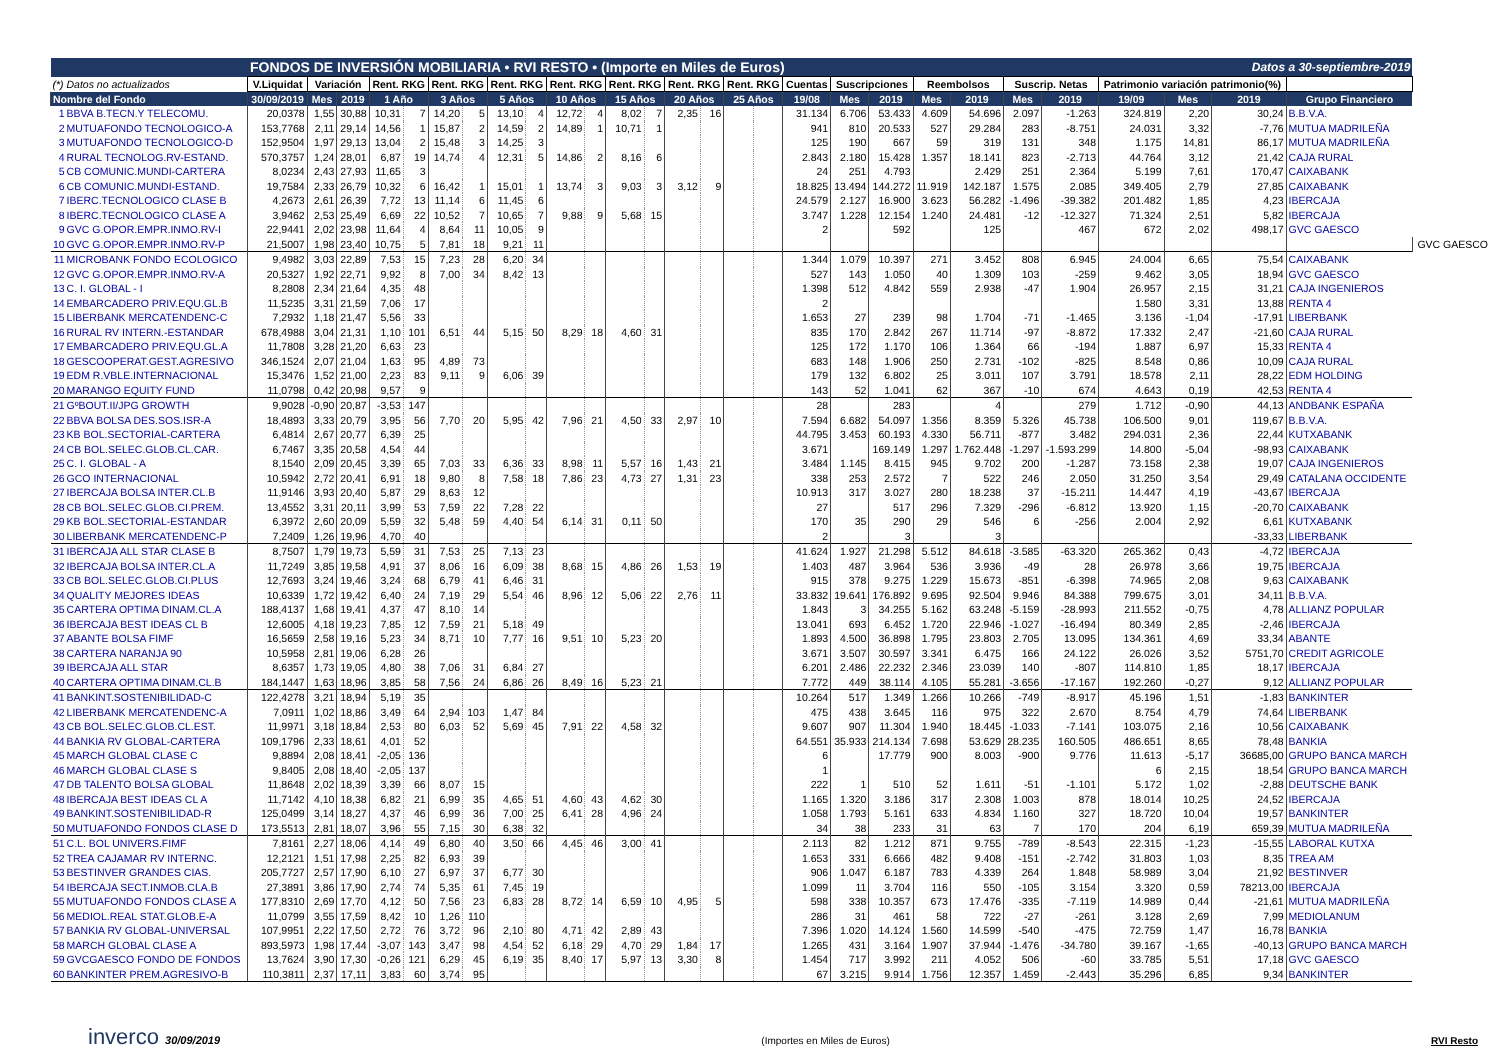| | | FONDOS DE INVERSIÓN MOBILIARIA • RVI RESTO • (Importe en Miles de Euros) | | | | | | | | | | | | | | | | | | | | | Datos a 30-septiembre-2019 | | | | | | | |
| --- | --- | --- | --- | --- | --- | --- | --- | --- | --- | --- | --- | --- | --- | --- | --- | --- | --- | --- | --- | --- | --- | --- | --- | --- | --- | --- | --- | --- | --- | --- |
| (*) Datos no actualizados | | V.Liquidat | Variación | | Rent. RKG | | Rent. RKG | | Rent. RKG | | Rent. RKG | | Rent. RKG | | Rent. RKG | | Rent. RKG | | Cuentas | Suscripciones | | Reembolsos | | Suscrip. Netas | | Patrimonio variación patrimonio(%) | | | | |
| Nombre del Fondo | | 30/09/2019 | Mes | 2019 | 1 Año | | 3 Años | | 5 Años | | 10 Años | | 15 Años | | 20 Años | | 25 Años | | 19/08 | Mes | 2019 | Mes | 2019 | Mes | 2019 | 19/09 | Mes | 2019 | Grupo Financiero | |
| 1 | BBVA B.TECN.Y TELECOMU. | 20,0378 | 1,55 | 30,88 | 10,31 | 7 | 14,20 | 5 | 13,10 | 4 | 12,72 | 4 | 8,02 | 7 | 2,35 | 16 | | | 31.134 | 6.706 | 53.433 | 4.609 | 54.696 | 2.097 | -1.263 | 324.819 | 2,20 | 30,24 | B.B.V.A. | |
| 2 | MUTUAFONDO TECNOLOGICO-A | 153,7768 | 2,11 | 29,14 | 14,56 | 1 | 15,87 | 2 | 14,59 | 2 | 14,89 | 1 | 10,71 | 1 | | | | | 941 | 810 | 20.533 | 527 | 29.284 | 283 | -8.751 | 24.031 | 3,32 | -7,76 | MUTUA MADRILEÑA | |
| 3 | MUTUAFONDO TECNOLOGICO-D | 152,9504 | 1,97 | 29,13 | 13,04 | 2 | 15,48 | 3 | 14,25 | 3 | | | | | | | | | 125 | 190 | 667 | 59 | 319 | 131 | 348 | 1.175 | 14,81 | 86,17 | MUTUA MADRILEÑA | |
| 4 | RURAL TECNOLOG.RV-ESTAND. | 570,3757 | 1,24 | 28,01 | 6,87 | 19 | 14,74 | 4 | 12,31 | 5 | 14,86 | 2 | 8,16 | 6 | | | | | 2.843 | 2.180 | 15.428 | 1.357 | 18.141 | 823 | -2.713 | 44.764 | 3,12 | 21,42 | CAJA RURAL | |
| 5 | CB COMUNIC.MUNDI-CARTERA | 8,0234 | 2,43 | 27,93 | 11,65 | 3 | | | | | | | | | | | | | 24 | 251 | 4.793 | | 2.429 | 251 | 2.364 | 5.199 | 7,61 | 170,47 | CAIXABANK | |
| 6 | CB COMUNIC.MUNDI-ESTAND. | 19,7584 | 2,33 | 26,79 | 10,32 | 6 | 16,42 | 1 | 15,01 | 1 | 13,74 | 3 | 9,03 | 3 | 3,12 | 9 | | | 18.825 | 13.494 | 144.272 | 11.919 | 142.187 | 1.575 | 2.085 | 349.405 | 2,79 | 27,85 | CAIXABANK | |
| 7 | IBERC.TECNOLOGICO CLASE B | 4,2673 | 2,61 | 26,39 | 7,72 | 13 | 11,14 | 6 | 11,45 | 6 | | | | | | | | | 24.579 | 2.127 | 16.900 | 3.623 | 56.282 | -1.496 | -39.382 | 201.482 | 1,85 | 4,23 | IBERCAJA | |
| 8 | IBERC.TECNOLOGICO CLASE A | 3,9462 | 2,53 | 25,49 | 6,69 | 22 | 10,52 | 7 | 10,65 | 7 | 9,88 | 9 | 5,68 | 15 | | | | | 3.747 | 1.228 | 12.154 | 1.240 | 24.481 | -12 | -12.327 | 71.324 | 2,51 | 5,82 | IBERCAJA | |
| 9 | GVC G.OPOR.EMPR.INMO.RV-I | 22,9441 | 2,02 | 23,98 | 11,64 | 4 | 8,64 | 11 | 10,05 | 9 | | | | | | | | | 2 | | 592 | | 125 | | 467 | 672 | 2,02 | 498,17 | GVC GAESCO | |
| 10 | GVC G.OPOR.EMPR.INMO.RV-P | 21,5007 | 1,98 | 23,40 | 10,75 | 5 | 7,81 | 18 | 9,21 | 11 | | | | | | | | | | | | | | | | | | | | GVC GAESCO |
| 11 | MICROBANK FONDO ECOLOGICO | 9,4982 | 3,03 | 22,89 | 7,53 | 15 | 7,23 | 28 | 6,20 | 34 | | | | | | | | | 1.344 | 1.079 | 10.397 | 271 | 3.452 | 808 | 6.945 | 24.004 | 6,65 | 75,54 | CAIXABANK | |
| 12 | GVC G.OPOR.EMPR.INMO.RV-A | 20,5327 | 1,92 | 22,71 | 9,92 | 8 | 7,00 | 34 | 8,42 | 13 | | | | | | | | | 527 | 143 | 1.050 | 40 | 1.309 | 103 | -259 | 9.462 | 3,05 | 18,94 | GVC GAESCO | |
| 13 | C. I. GLOBAL - I | 8,2808 | 2,34 | 21,64 | 4,35 | 48 | | | | | | | | | | | | | 1.398 | 512 | 4.842 | 559 | 2.938 | -47 | 1.904 | 26.957 | 2,15 | 31,21 | CAJA INGENIEROS | |
| 14 | EMBARCADERO PRIV.EQU.GL.B | 11,5235 | 3,31 | 21,59 | 7,06 | 17 | | | | | | | | | | | | | 2 | | | | | | | 1.580 | 3,31 | 13,88 | RENTA 4 | |
| 15 | LIBERBANK MERCATENDENC-C | 7,2932 | 1,18 | 21,47 | 5,56 | 33 | | | | | | | | | | | | | 1.653 | 27 | 239 | 98 | 1.704 | -71 | -1.465 | 3.136 | -1,04 | -17,91 | LIBERBANK | |
| 16 | RURAL RV INTERN.-ESTANDAR | 678,4988 | 3,04 | 21,31 | 1,10 | 101 | 6,51 | 44 | 5,15 | 50 | 8,29 | 18 | 4,60 | 31 | | | | | 835 | 170 | 2.842 | 267 | 11.714 | -97 | -8.872 | 17.332 | 2,47 | -21,60 | CAJA RURAL | |
| 17 | EMBARCADERO PRIV.EQU.GL.A | 11,7808 | 3,28 | 21,20 | 6,63 | 23 | | | | | | | | | | | | | 125 | 172 | 1.170 | 106 | 1.364 | 66 | -194 | 1.887 | 6,97 | 15,33 | RENTA 4 | |
| 18 | GESCOOPERAT.GEST.AGRESIVO | 346,1524 | 2,07 | 21,04 | 1,63 | 95 | 4,89 | 73 | | | | | | | | | | | 683 | 148 | 1.906 | 250 | 2.731 | -102 | -825 | 8.548 | 0,86 | 10,09 | CAJA RURAL | |
| 19 | EDM R.VBLE.INTERNACIONAL | 15,3476 | 1,52 | 21,00 | 2,23 | 83 | 9,11 | 9 | 6,06 | 39 | | | | | | | | | 179 | 132 | 6.802 | 25 | 3.011 | 107 | 3.791 | 18.578 | 2,11 | 28,22 | EDM HOLDING | |
| 20 | MARANGO EQUITY FUND | 11,0798 | 0,42 | 20,98 | 9,57 | 9 | | | | | | | | | | | | | 143 | 52 | 1.041 | 62 | 367 | -10 | 674 | 4.643 | 0,19 | 42,53 | RENTA 4 | |
| 21 | GºBOUT.II/JPG GROWTH | 9,9028 | -0,90 | 20,87 | -3,53 | 147 | | | | | | | | | | | | | 28 | | 283 | | 4 | | 279 | 1.712 | -0,90 | 44,13 | ANDBANK ESPAÑA | |
| 22 | BBVA BOLSA DES.SOS.ISR-A | 18,4893 | 3,33 | 20,79 | 3,95 | 56 | 7,70 | 20 | 5,95 | 42 | 7,96 | 21 | 4,50 | 33 | 2,97 | 10 | | | 7.594 | 6.682 | 54.097 | 1.356 | 8.359 | 5.326 | 45.738 | 106.500 | 9,01 | 119,67 | B.B.V.A. | |
| 23 | KB BOL.SECTORIAL-CARTERA | 6,4814 | 2,67 | 20,77 | 6,39 | 25 | | | | | | | | | | | | | 44.795 | 3.453 | 60.193 | 4.330 | 56.711 | -877 | 3.482 | 294.031 | 2,36 | 22,44 | KUTXABANK | |
| 24 | CB BOL.SELEC.GLOB.CL.CAR. | 6,7467 | 3,35 | 20,58 | 4,54 | 44 | | | | | | | | | | | | | 3.671 | | 169.149 | 1.297 | 1.762.448 | -1.297 | -1.593.299 | 14.800 | -5,04 | -98,93 | CAIXABANK | |
| 25 | C. I. GLOBAL - A | 8,1540 | 2,09 | 20,45 | 3,39 | 65 | 7,03 | 33 | 6,36 | 33 | 8,98 | 11 | 5,57 | 16 | 1,43 | 21 | | | 3.484 | 1.145 | 8.415 | 945 | 9.702 | 200 | -1.287 | 73.158 | 2,38 | 19,07 | CAJA INGENIEROS | |
| 26 | GCO INTERNACIONAL | 10,5942 | 2,72 | 20,41 | 6,91 | 18 | 9,80 | 8 | 7,58 | 18 | 7,86 | 23 | 4,73 | 27 | 1,31 | 23 | | | 338 | 253 | 2.572 | 7 | 522 | 246 | 2.050 | 31.250 | 3,54 | 29,49 | CATALANA OCCIDENTE | |
| 27 | IBERCAJA BOLSA INTER.CL.B | 11,9146 | 3,93 | 20,40 | 5,87 | 29 | 8,63 | 12 | | | | | | | | | | | 10.913 | 317 | 3.027 | 280 | 18.238 | 37 | -15.211 | 14.447 | 4,19 | -43,67 | IBERCAJA | |
| 28 | CB BOL.SELEC.GLOB.CI.PREM. | 13,4552 | 3,31 | 20,11 | 3,99 | 53 | 7,59 | 22 | 7,28 | 22 | | | | | | | | | 27 | | 517 | 296 | 7.329 | -296 | -6.812 | 13.920 | 1,15 | -20,70 | CAIXABANK | |
| 29 | KB BOL.SECTORIAL-ESTANDAR | 6,3972 | 2,60 | 20,09 | 5,59 | 32 | 5,48 | 59 | 4,40 | 54 | 6,14 | 31 | 0,11 | 50 | | | | | 170 | 35 | 290 | 29 | 546 | 6 | -256 | 2.004 | 2,92 | 6,61 | KUTXABANK | |
| 30 | LIBERBANK MERCATENDENC-P | 7,2409 | 1,26 | 19,96 | 4,70 | 40 | | | | | | | | | | | | | 2 | | 3 | | 3 | | | | | -33,33 | LIBERBANK | |
| 31 | IBERCAJA ALL STAR CLASE B | 8,7507 | 1,79 | 19,73 | 5,59 | 31 | 7,53 | 25 | 7,13 | 23 | | | | | | | | | 41.624 | 1.927 | 21.298 | 5.512 | 84.618 | -3.585 | -63.320 | 265.362 | 0,43 | -4,72 | IBERCAJA | |
| 32 | IBERCAJA BOLSA INTER.CL.A | 11,7249 | 3,85 | 19,58 | 4,91 | 37 | 8,06 | 16 | 6,09 | 38 | 8,68 | 15 | 4,86 | 26 | 1,53 | 19 | | | 1.403 | 487 | 3.964 | 536 | 3.936 | -49 | 28 | 26.978 | 3,66 | 19,75 | IBERCAJA | |
| 33 | CB BOL.SELEC.GLOB.CI.PLUS | 12,7693 | 3,24 | 19,46 | 3,24 | 68 | 6,79 | 41 | 6,46 | 31 | | | | | | | | | 915 | 378 | 9.275 | 1.229 | 15.673 | -851 | -6.398 | 74.965 | 2,08 | 9,63 | CAIXABANK | |
| 34 | QUALITY MEJORES IDEAS | 10,6339 | 1,72 | 19,42 | 6,40 | 24 | 7,19 | 29 | 5,54 | 46 | 8,96 | 12 | 5,06 | 22 | 2,76 | 11 | | | 33.832 | 19.641 | 176.892 | 9.695 | 92.504 | 9.946 | 84.388 | 799.675 | 3,01 | 34,11 | B.B.V.A. | |
| 35 | CARTERA OPTIMA DINAM.CL.A | 188,4137 | 1,68 | 19,41 | 4,37 | 47 | 8,10 | 14 | | | | | | | | | | | 1.843 | 3 | 34.255 | 5.162 | 63.248 | -5.159 | -28.993 | 211.552 | -0,75 | 4,78 | ALLIANZ POPULAR | |
| 36 | IBERCAJA BEST IDEAS CL B | 12,6005 | 4,18 | 19,23 | 7,85 | 12 | 7,59 | 21 | 5,18 | 49 | | | | | | | | | 13.041 | 693 | 6.452 | 1.720 | 22.946 | -1.027 | -16.494 | 80.349 | 2,85 | -2,46 | IBERCAJA | |
| 37 | ABANTE BOLSA FIMF | 16,5659 | 2,58 | 19,16 | 5,23 | 34 | 8,71 | 10 | 7,77 | 16 | 9,51 | 10 | 5,23 | 20 | | | | | 1.893 | 4.500 | 36.898 | 1.795 | 23.803 | 2.705 | 13.095 | 134.361 | 4,69 | 33,34 | ABANTE | |
| 38 | CARTERA NARANJA 90 | 10,5958 | 2,81 | 19,06 | 6,28 | 26 | | | | | | | | | | | | | 3.671 | 3.507 | 30.597 | 3.341 | 6.475 | 166 | 24.122 | 26.026 | 3,52 | 5751,70 | CREDIT AGRICOLE | |
| 39 | IBERCAJA ALL STAR | 8,6357 | 1,73 | 19,05 | 4,80 | 38 | 7,06 | 31 | 6,84 | 27 | | | | | | | | | 6.201 | 2.486 | 22.232 | 2.346 | 23.039 | 140 | -807 | 114.810 | 1,85 | 18,17 | IBERCAJA | |
| 40 | CARTERA OPTIMA DINAM.CL.B | 184,1447 | 1,63 | 18,96 | 3,85 | 58 | 7,56 | 24 | 6,86 | 26 | 8,49 | 16 | 5,23 | 21 | | | | | 7.772 | 449 | 38.114 | 4.105 | 55.281 | -3.656 | -17.167 | 192.260 | -0,27 | 9,12 | ALLIANZ POPULAR | |
| 41 | BANKINT.SOSTENIBILIDAD-C | 122,4278 | 3,21 | 18,94 | 5,19 | 35 | | | | | | | | | | | | | 10.264 | 517 | 1.349 | 1.266 | 10.266 | -749 | -8.917 | 45.196 | 1,51 | -1,83 | BANKINTER | |
| 42 | LIBERBANK MERCATENDENC-A | 7,0911 | 1,02 | 18,86 | 3,49 | 64 | 2,94 | 103 | 1,47 | 84 | | | | | | | | | 475 | 438 | 3.645 | 116 | 975 | 322 | 2.670 | 8.754 | 4,79 | 74,64 | LIBERBANK | |
| 43 | CB BOL.SELEC.GLOB.CL.EST. | 11,9971 | 3,18 | 18,84 | 2,53 | 80 | 6,03 | 52 | 5,69 | 45 | 7,91 | 22 | 4,58 | 32 | | | | | 9.607 | 907 | 11.304 | 1.940 | 18.445 | -1.033 | -7.141 | 103.075 | 2,16 | 10,56 | CAIXABANK | |
| 44 | BANKIA RV GLOBAL-CARTERA | 109,1796 | 2,33 | 18,61 | 4,01 | 52 | | | | | | | | | | | | | 64.551 | 35.933 | 214.134 | 7.698 | 53.629 | 28.235 | 160.505 | 486.651 | 8,65 | 78,48 | BANKIA | |
| 45 | MARCH GLOBAL CLASE C | 9,8894 | 2,08 | 18,41 | -2,05 | 136 | | | | | | | | | | | | | 6 | | 17.779 | 900 | 8.003 | -900 | 9.776 | 11.613 | -5,17 | 36685,00 | GRUPO BANCA MARCH | |
| 46 | MARCH GLOBAL CLASE S | 9,8405 | 2,08 | 18,40 | -2,05 | 137 | | | | | | | | | | | | | 1 | | | | | | | 6 | 2,15 | 18,54 | GRUPO BANCA MARCH | |
| 47 | DB TALENTO BOLSA GLOBAL | 11,8648 | 2,02 | 18,39 | 3,39 | 66 | 8,07 | 15 | | | | | | | | | | | 222 | 1 | 510 | 52 | 1.611 | -51 | -1.101 | 5.172 | 1,02 | -2,88 | DEUTSCHE BANK | |
| 48 | IBERCAJA BEST IDEAS CL A | 11,7142 | 4,10 | 18,38 | 6,82 | 21 | 6,99 | 35 | 4,65 | 51 | 4,60 | 43 | 4,62 | 30 | | | | | 1.165 | 1.320 | 3.186 | 317 | 2.308 | 1.003 | 878 | 18.014 | 10,25 | 24,52 | IBERCAJA | |
| 49 | BANKINT.SOSTENIBILIDAD-R | 125,0499 | 3,14 | 18,27 | 4,37 | 46 | 6,99 | 36 | 7,00 | 25 | 6,41 | 28 | 4,96 | 24 | | | | | 1.058 | 1.793 | 5.161 | 633 | 4.834 | 1.160 | 327 | 18.720 | 10,04 | 19,57 | BANKINTER | |
| 50 | MUTUAFONDO FONDOS CLASE D | 173,5513 | 2,81 | 18,07 | 3,96 | 55 | 7,15 | 30 | 6,38 | 32 | | | | | | | | | 34 | 38 | 233 | 31 | 63 | 7 | 170 | 204 | 6,19 | 659,39 | MUTUA MADRILEÑA | |
| 51 | C.L. BOL UNIVERS.FIMF | 7,8161 | 2,27 | 18,06 | 4,14 | 49 | 6,80 | 40 | 3,50 | 66 | 4,45 | 46 | 3,00 | 41 | | | | | 2.113 | 82 | 1.212 | 871 | 9.755 | -789 | -8.543 | 22.315 | -1,23 | -15,55 | LABORAL KUTXA | |
| 52 | TREA CAJAMAR RV INTERNC. | 12,2121 | 1,51 | 17,98 | 2,25 | 82 | 6,93 | 39 | | | | | | | | | | | 1.653 | 331 | 6.666 | 482 | 9.408 | -151 | -2.742 | 31.803 | 1,03 | 8,35 | TREA AM | |
| 53 | BESTINVER GRANDES CIAS. | 205,7727 | 2,57 | 17,90 | 6,10 | 27 | 6,97 | 37 | 6,77 | 30 | | | | | | | | | 906 | 1.047 | 6.187 | 783 | 4.339 | 264 | 1.848 | 58.989 | 3,04 | 21,92 | BESTINVER | |
| 54 | IBERCAJA SECT.INMOB.CLA.B | 27,3891 | 3,86 | 17,90 | 2,74 | 74 | 5,35 | 61 | 7,45 | 19 | | | | | | | | | 1.099 | 11 | 3.704 | 116 | 550 | -105 | 3.154 | 3.320 | 0,59 | 78213,00 | IBERCAJA | |
| 55 | MUTUAFONDO FONDOS CLASE A | 177,8310 | 2,69 | 17,70 | 4,12 | 50 | 7,56 | 23 | 6,83 | 28 | 8,72 | 14 | 6,59 | 10 | 4,95 | 5 | | | 598 | 338 | 10.357 | 673 | 17.476 | -335 | -7.119 | 14.989 | 0,44 | -21,61 | MUTUA MADRILEÑA | |
| 56 | MEDIOL.REAL STAT.GLOB.E-A | 11,0799 | 3,55 | 17,59 | 8,42 | 10 | 1,26 | 110 | | | | | | | | | | | 286 | 31 | 461 | 58 | 722 | -27 | -261 | 3.128 | 2,69 | 7,99 | MEDIOLANUM | |
| 57 | BANKIA RV GLOBAL-UNIVERSAL | 107,9951 | 2,22 | 17,50 | 2,72 | 76 | 3,72 | 96 | 2,10 | 80 | 4,71 | 42 | 2,89 | 43 | | | | | 7.396 | 1.020 | 14.124 | 1.560 | 14.599 | -540 | -475 | 72.759 | 1,47 | 16,78 | BANKIA | |
| 58 | MARCH GLOBAL CLASE A | 893,5973 | 1,98 | 17,44 | -3,07 | 143 | 3,47 | 98 | 4,54 | 52 | 6,18 | 29 | 4,70 | 29 | 1,84 | 17 | | | 1.265 | 431 | 3.164 | 1.907 | 37.944 | -1.476 | -34.780 | 39.167 | -1,65 | -40,13 | GRUPO BANCA MARCH | |
| 59 | GVCGAESCO FONDO DE FONDOS | 13,7624 | 3,90 | 17,30 | -0,26 | 121 | 6,29 | 45 | 6,19 | 35 | 8,40 | 17 | 5,97 | 13 | 3,30 | 8 | | | 1.454 | 717 | 3.992 | 211 | 4.052 | 506 | -60 | 33.785 | 5,51 | 17,18 | GVC GAESCO | |
| 60 | BANKINTER PREM.AGRESIVO-B | 110,3811 | 2,37 | 17,11 | 3,83 | 60 | 3,74 | 95 | | | | | | | | | | | 67 | 3.215 | 9.914 | 1.756 | 12.357 | 1.459 | -2.443 | 35.296 | 6,85 | 9,34 | BANKINTER | |
inverco 30/09/2019 (Importes en Miles de Euros) RVI Resto